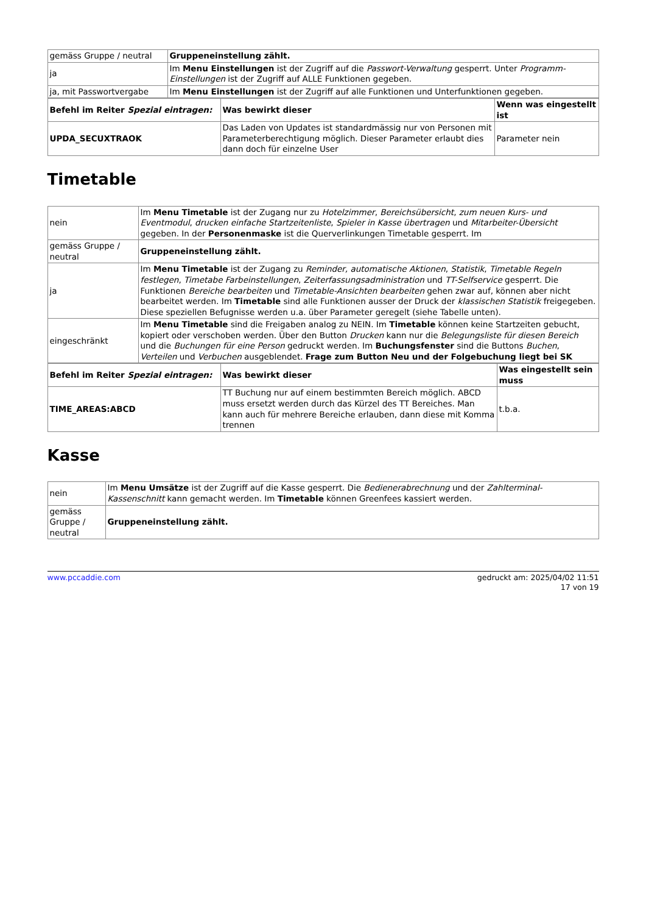| gemäss Gruppe / neutral | Gruppeneinstellung zählt. |
| ja | Im Menu Einstellungen ist der Zugriff auf die Passwort-Verwaltung gesperrt. Unter Programm-Einstellungen ist der Zugriff auf ALLE Funktionen gegeben. |
| ja, mit Passwortvergabe | Im Menu Einstellungen ist der Zugriff auf alle Funktionen und Unterfunktionen gegeben. |
| Befehl im Reiter Spezial eintragen: | Was bewirkt dieser | Wenn was eingestellt ist |
| --- | --- | --- |
| UPDA_SECUXTRAOK | Das Laden von Updates ist standardmässig nur von Personen mit Parameterberechtigung möglich. Dieser Parameter erlaubt dies dann doch für einzelne User | Parameter nein |
Timetable
| nein | Im Menu Timetable ist der Zugang nur zu Hotelzimmer , Bereichsübersicht , zum neuen Kurs- und Eventmodul , drucken einfache Startzeitenliste , Spieler in Kasse übertragen und Mitarbeiter-Übersicht gegeben. In der Personenmaske ist die Querverlinkungen Timetable gesperrt. Im |
| gemäss Gruppe / neutral | Gruppeneinstellung zählt. |
| ja | Im Menu Timetable ist der Zugang zu Reminder, automatische Aktionen , Statistik , Timetable Regeln festlegen , Timetabe Farbeinstellungen , Zeiterfassungsadministration und TT-Selfservice gesperrt. Die Funktionen Bereiche bearbeiten und Timetable-Ansichten bearbeiten gehen zwar auf, können aber nicht bearbeitet werden. Im Timetable sind alle Funktionen ausser der Druck der klassischen Statistik freigegeben. Diese speziellen Befugnisse werden u.a. über Parameter geregelt (siehe Tabelle unten). |
| eingeschränkt | Im Menu Timetable sind die Freigaben analog zu NEIN. Im Timetable können keine Startzeiten gebucht, kopiert oder verschoben werden. Über den Button Drucken kann nur die Belegungsliste für diesen Bereich und die Buchungen für eine Person gedruckt werden. Im Buchungsfenster sind die Buttons Buchen , Verteilen und Verbuchen ausgeblendet. Frage zum Button Neu und der Folgebuchung liegt bei SK |
| Befehl im Reiter Spezial eintragen: | Was bewirkt dieser | Was eingestellt sein muss |
| --- | --- | --- |
| TIME_AREAS:ABCD | TT Buchung nur auf einem bestimmten Bereich möglich. ABCD muss ersetzt werden durch das Kürzel des TT Bereiches. Man kann auch für mehrere Bereiche erlauben, dann diese mit Komma trennen | t.b.a. |
Kasse
| nein | Im Menu Umsätze ist der Zugriff auf die Kasse gesperrt. Die Bedienerabrechnung und der Zahlterminal-Kassenschnitt kann gemacht werden. Im Timetable können Greenfees kassiert werden. |
| gemäss Gruppe / neutral | Gruppeneinstellung zählt. |
www.pccaddie.com gedruckt am: 2025/04/02 11:51
17 von 19